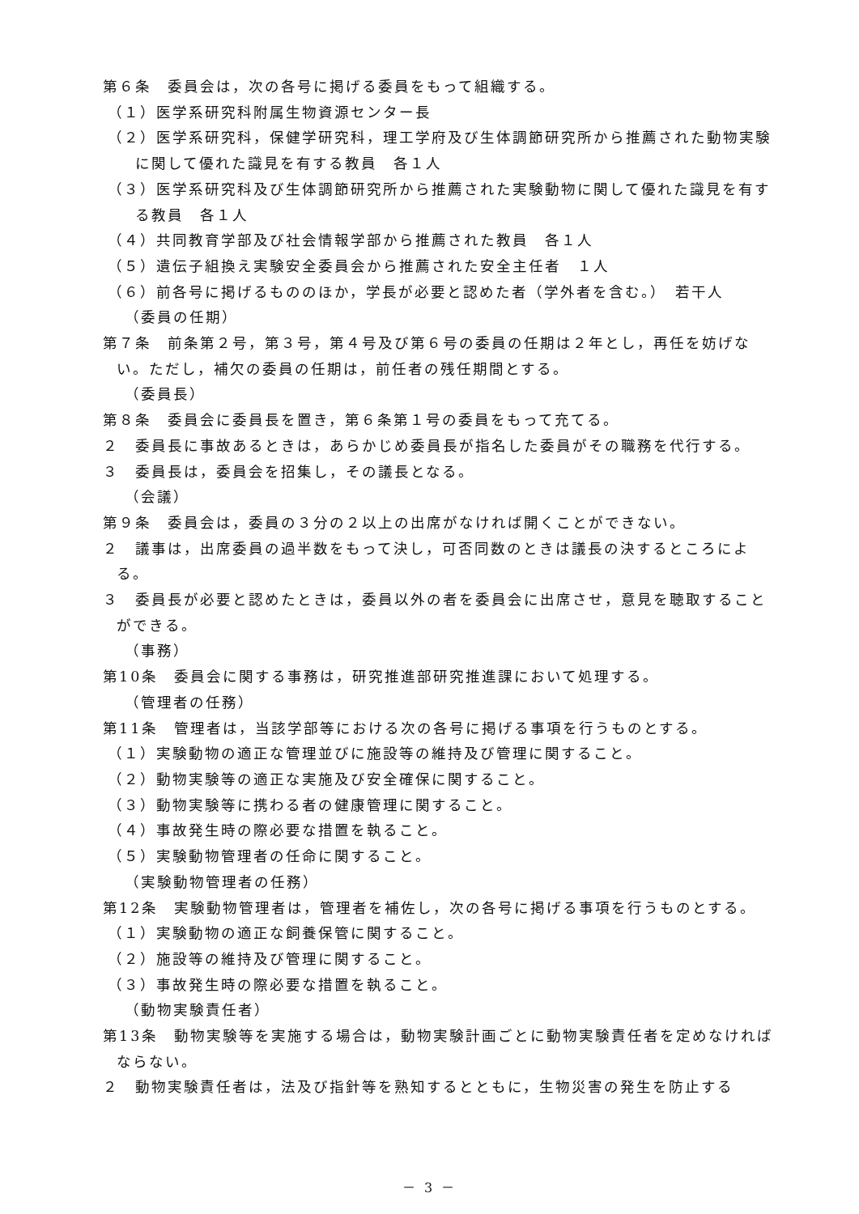第６条　委員会は，次の各号に掲げる委員をもって組織する。
（１）医学系研究科附属生物資源センター長
（２）医学系研究科，保健学研究科，理工学府及び生体調節研究所から推薦された動物実験に関して優れた識見を有する教員　各１人
（３）医学系研究科及び生体調節研究所から推薦された実験動物に関して優れた識見を有する教員　各１人
（４）共同教育学部及び社会情報学部から推薦された教員　各１人
（５）遺伝子組換え実験安全委員会から推薦された安全主任者　１人
（６）前各号に掲げるもののほか，学長が必要と認めた者（学外者を含む。）　若干人
（委員の任期）
第７条　前条第２号，第３号，第４号及び第６号の委員の任期は２年とし，再任を妨げない。ただし，補欠の委員の任期は，前任者の残任期間とする。
（委員長）
第８条　委員会に委員長を置き，第６条第１号の委員をもって充てる。
２　委員長に事故あるときは，あらかじめ委員長が指名した委員がその職務を代行する。
３　委員長は，委員会を招集し，その議長となる。
（会議）
第９条　委員会は，委員の３分の２以上の出席がなければ開くことができない。
２　議事は，出席委員の過半数をもって決し，可否同数のときは議長の決するところによる。
３　委員長が必要と認めたときは，委員以外の者を委員会に出席させ，意見を聴取することができる。
（事務）
第10条　委員会に関する事務は，研究推進部研究推進課において処理する。
（管理者の任務）
第11条　管理者は，当該学部等における次の各号に掲げる事項を行うものとする。
（１）実験動物の適正な管理並びに施設等の維持及び管理に関すること。
（２）動物実験等の適正な実施及び安全確保に関すること。
（３）動物実験等に携わる者の健康管理に関すること。
（４）事故発生時の際必要な措置を執ること。
（５）実験動物管理者の任命に関すること。
（実験動物管理者の任務）
第12条　実験動物管理者は，管理者を補佐し，次の各号に掲げる事項を行うものとする。
（１）実験動物の適正な飼養保管に関すること。
（２）施設等の維持及び管理に関すること。
（３）事故発生時の際必要な措置を執ること。
（動物実験責任者）
第13条　動物実験等を実施する場合は，動物実験計画ごとに動物実験責任者を定めなければならない。
２　動物実験責任者は，法及び指針等を熟知するとともに，生物災害の発生を防止する
－ 3 －